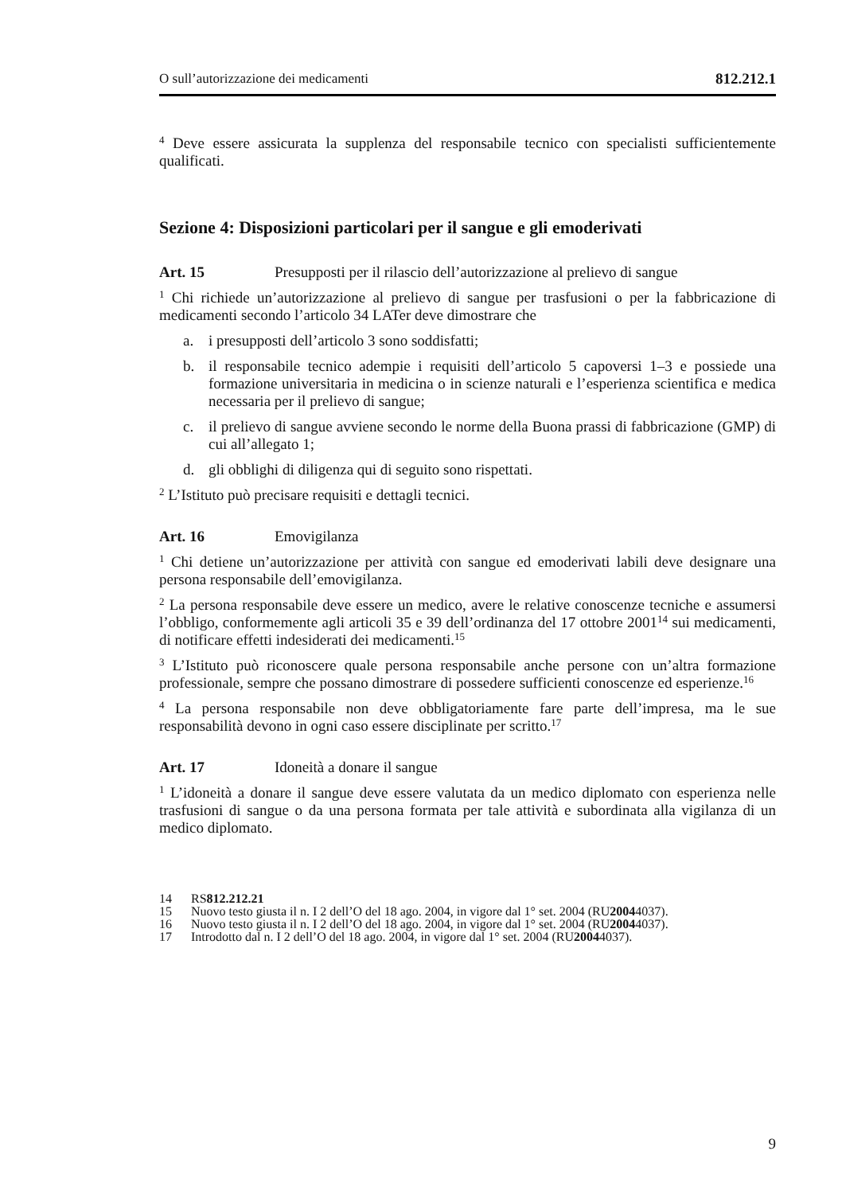O sull’autorizzazione dei medicamenti 812.212.1
<sup>4</sup> Deve essere assicurata la supplenza del responsabile tecnico con specialisti sufficientemente qualificati.
Sezione 4: Disposizioni particolari per il sangue e gli emoderivati
Art. 15 Presupposti per il rilascio dell’autorizzazione al prelievo di sangue
<sup>1</sup> Chi richiede un’autorizzazione al prelievo di sangue per trasfusioni o per la fabbricazione di medicamenti secondo l’articolo 34 LATer deve dimostrare che
a. i presupposti dell’articolo 3 sono soddisfatti;
b. il responsabile tecnico adempie i requisiti dell’articolo 5 capoversi 1–3 e possiede una formazione universitaria in medicina o in scienze naturali e l’esperienza scientifica e medica necessaria per il prelievo di sangue;
c. il prelievo di sangue avviene secondo le norme della Buona prassi di fabbricazione (GMP) di cui all’allegato 1;
d. gli obblighi di diligenza qui di seguito sono rispettati.
<sup>2</sup> L’Istituto può precisare requisiti e dettagli tecnici.
Art. 16 Emovigilanza
<sup>1</sup> Chi detiene un’autorizzazione per attività con sangue ed emoderivati labili deve designare una persona responsabile dell’emovigilanza.
<sup>2</sup> La persona responsabile deve essere un medico, avere le relative conoscenze tecniche e assumersi l’obbligo, conformemente agli articoli 35 e 39 dell’ordinanza del 17 ottobre 2001<sup>14</sup> sui medicamenti, di notificare effetti indesiderati dei medicamenti.<sup>15</sup>
<sup>3</sup> L’Istituto può riconoscere quale persona responsabile anche persone con un’altra formazione professionale, sempre che possano dimostrare di possedere sufficienti conoscenze ed esperienze.<sup>16</sup>
<sup>4</sup> La persona responsabile non deve obbligatoriamente fare parte dell’impresa, ma le sue responsabilità devono in ogni caso essere disciplinate per scritto.<sup>17</sup>
Art. 17 Idoneità a donare il sangue
<sup>1</sup> L’idoneità a donare il sangue deve essere valutata da un medico diplomato con esperienza nelle trasfusioni di sangue o da una persona formata per tale attività e subordinata alla vigilanza di un medico diplomato.
14 RS 812.212.21
15 Nuovo testo giusta il n. I 2 dell’O del 18 ago. 2004, in vigore dal 1° set. 2004 (RU 2004 4037).
16 Nuovo testo giusta il n. I 2 dell’O del 18 ago. 2004, in vigore dal 1° set. 2004 (RU 2004 4037).
17 Introdotto dal n. I 2 dell’O del 18 ago. 2004, in vigore dal 1° set. 2004 (RU 2004 4037).
9